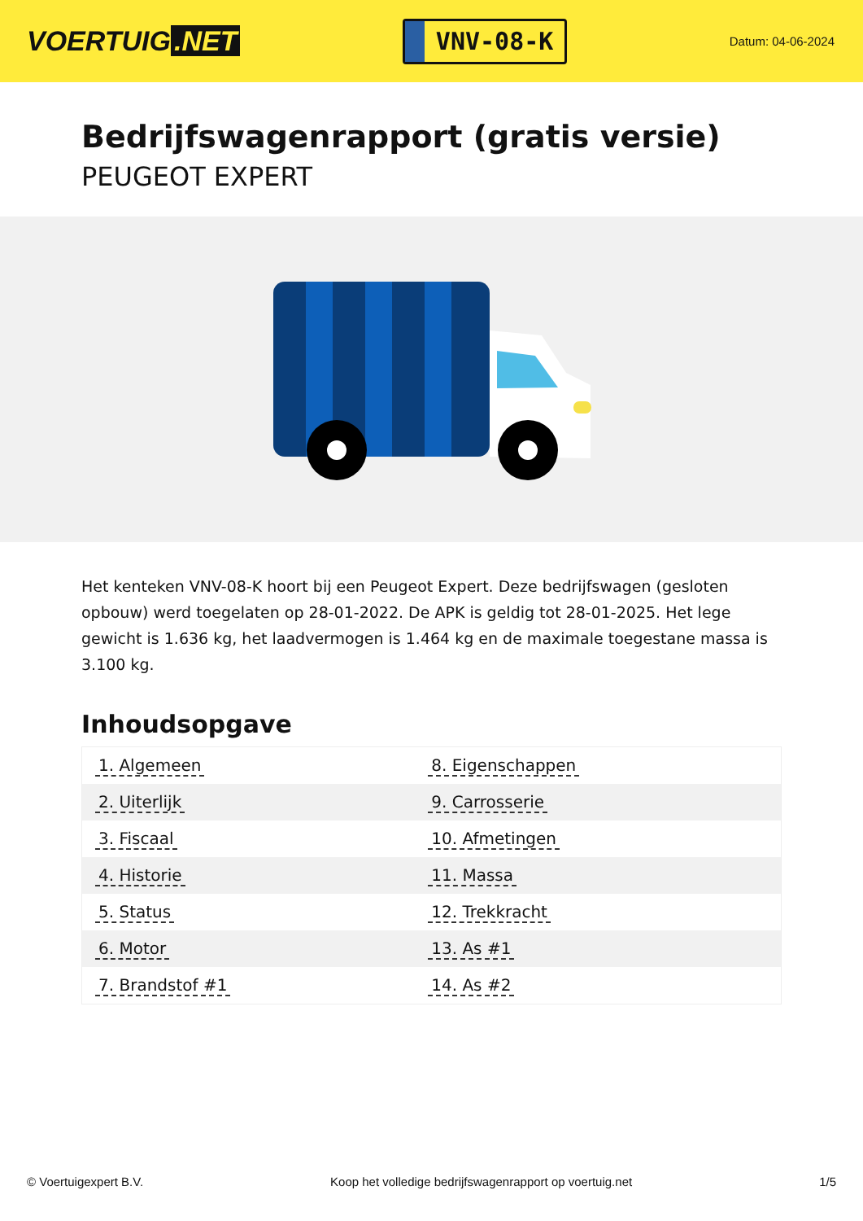VOERTUIG.NET
VNV-08-K
Datum: 04-06-2024
Bedrijfswagenrapport (gratis versie)
PEUGEOT EXPERT
Het kenteken VNV-08-K hoort bij een Peugeot Expert. Deze bedrijfswagen (gesloten opbouw) werd toegelaten op 28-01-2022. De APK is geldig tot 28-01-2025. Het lege gewicht is 1.636 kg, het laadvermogen is 1.464 kg en de maximale toegestane massa is 3.100 kg.
Inhoudsopgave
| 1. Algemeen | 8. Eigenschappen |
| 2. Uiterlijk | 9. Carrosserie |
| 3. Fiscaal | 10. Afmetingen |
| 4. Historie | 11. Massa |
| 5. Status | 12. Trekkracht |
| 6. Motor | 13. As #1 |
| 7. Brandstof #1 | 14. As #2 |
© Voertuigexpert B.V. Koop het volledige bedrijfswagenrapport op voertuig.net 1/5